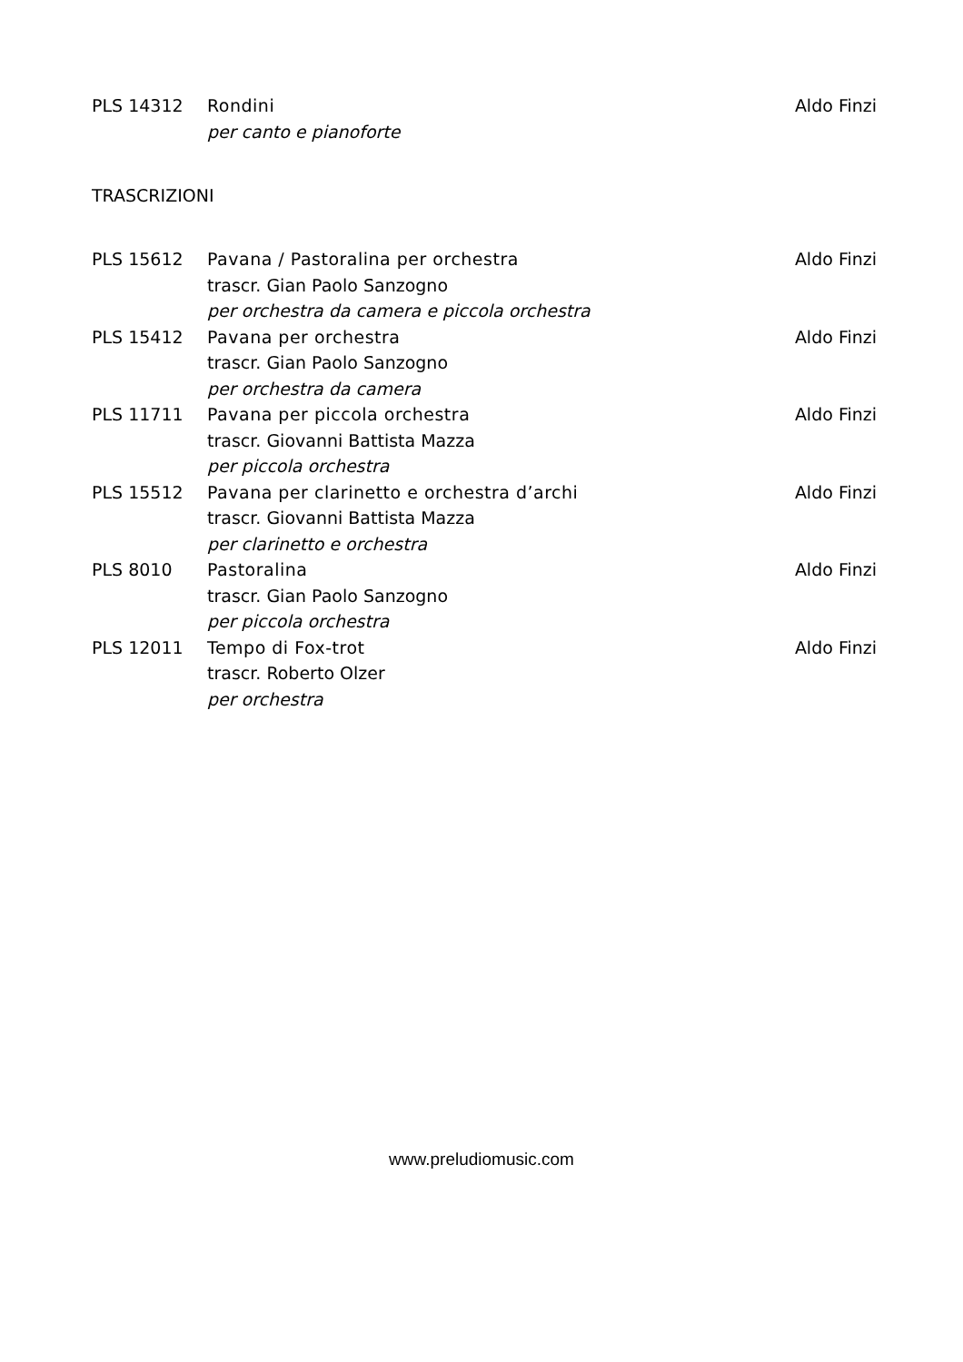| PLS 14312 | Rondini | Aldo Finzi |
| | per canto e pianoforte | |
TRASCRIZIONI
| PLS 15612 | Pavana / Pastoralina per orchestra | Aldo Finzi |
| | trascr. Gian Paolo Sanzogno | |
| | per orchestra da camera e piccola orchestra | |
| PLS 15412 | Pavana per orchestra | Aldo Finzi |
| | trascr. Gian Paolo Sanzogno | |
| | per orchestra da camera | |
| PLS 11711 | Pavana per piccola orchestra | Aldo Finzi |
| | trascr. Giovanni Battista Mazza | |
| | per piccola orchestra | |
| PLS 15512 | Pavana per clarinetto e orchestra d’archi | Aldo Finzi |
| | trascr. Giovanni Battista Mazza | |
| | per clarinetto e orchestra | |
| PLS 8010 | Pastoralina | Aldo Finzi |
| | trascr. Gian Paolo Sanzogno | |
| | per piccola orchestra | |
| PLS 12011 | Tempo di Fox-trot | Aldo Finzi |
| | trascr. Roberto Olzer | |
| | per orchestra | |
www.preludiomusic.com